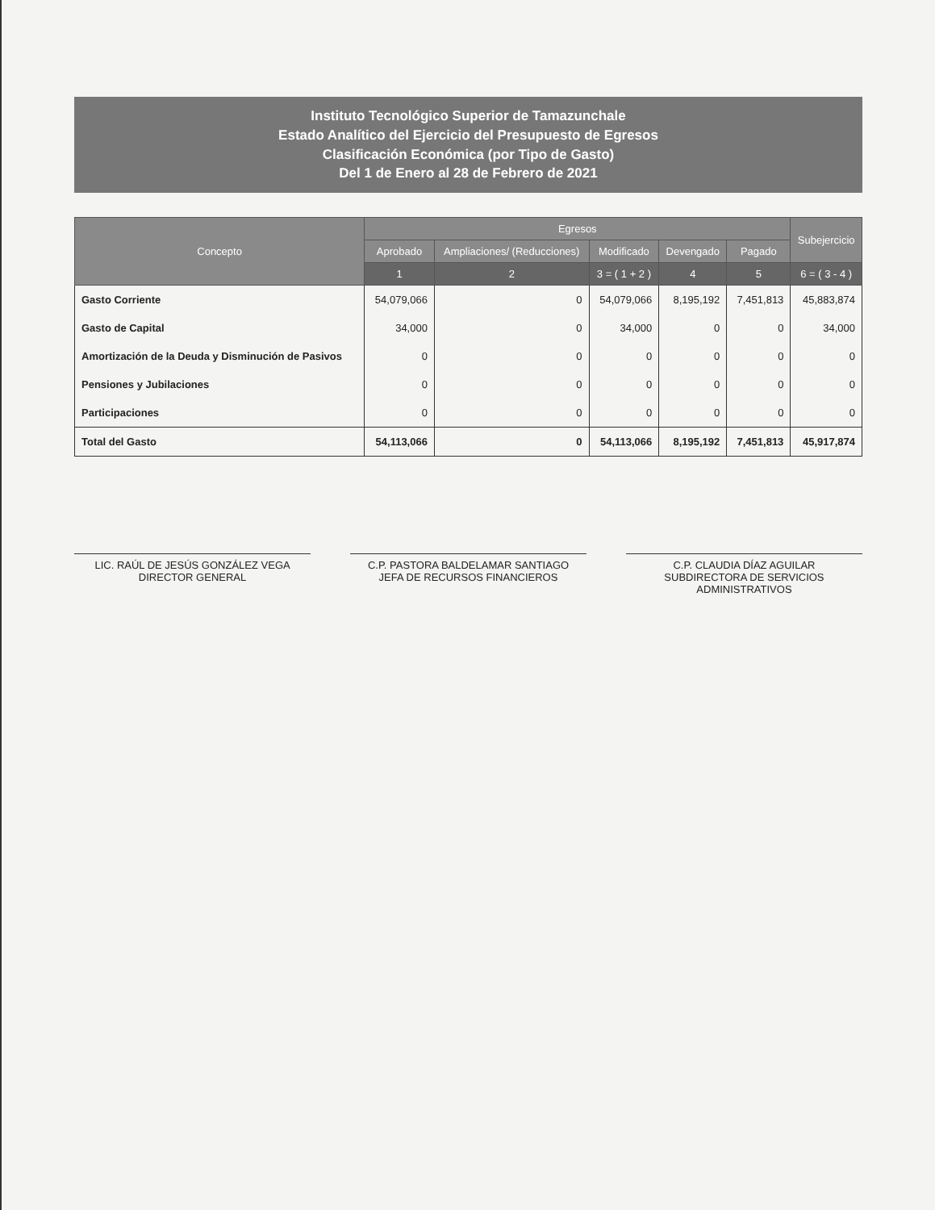Instituto Tecnológico Superior de Tamazunchale
Estado Analítico del Ejercicio del Presupuesto de Egresos
Clasificación Económica (por Tipo de Gasto)
Del 1 de Enero al 28 de Febrero de 2021
| Concepto | Egresos | | | | | Subejercicio |
| --- | --- | --- | --- | --- | --- | --- |
| | Aprobado | Ampliaciones/ (Reducciones) | Modificado | Devengado | Pagado | |
| | 1 | 2 | 3 = ( 1 + 2 ) | 4 | 5 | 6 = ( 3 - 4 ) |
| Gasto Corriente | 54,079,066 | 0 | 54,079,066 | 8,195,192 | 7,451,813 | 45,883,874 |
| Gasto de Capital | 34,000 | 0 | 34,000 | 0 | 0 | 34,000 |
| Amortización de la Deuda y Disminución de Pasivos | 0 | 0 | 0 | 0 | 0 | 0 |
| Pensiones y Jubilaciones | 0 | 0 | 0 | 0 | 0 | 0 |
| Participaciones | 0 | 0 | 0 | 0 | 0 | 0 |
| Total del Gasto | 54,113,066 | 0 | 54,113,066 | 8,195,192 | 7,451,813 | 45,917,874 |
LIC. RAÚL DE JESÚS GONZÁLEZ VEGA
DIRECTOR GENERAL
C.P. PASTORA BALDELAMAR SANTIAGO
JEFA DE RECURSOS FINANCIEROS
C.P. CLAUDIA DÍAZ AGUILAR
SUBDIRECTORA DE SERVICIOS ADMINISTRATIVOS